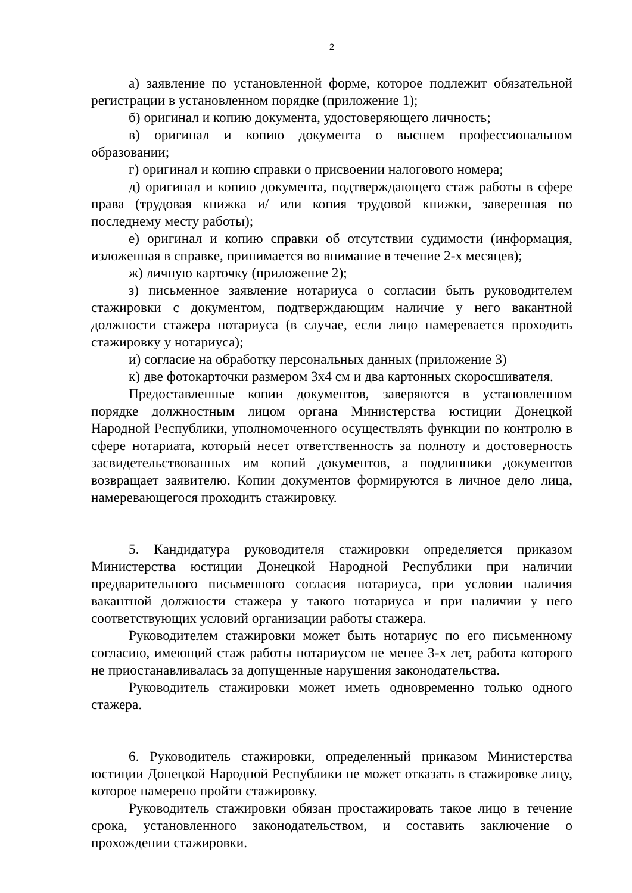2
а) заявление по установленной форме, которое подлежит обязательной регистрации в установленном порядке (приложение 1);
б) оригинал и копию документа, удостоверяющего личность;
в) оригинал и копию документа о высшем профессиональном образовании;
г) оригинал и копию справки о присвоении налогового номера;
д) оригинал и копию документа, подтверждающего стаж работы в сфере права (трудовая книжка и/ или копия трудовой книжки, заверенная по последнему месту работы);
е) оригинал и копию справки об отсутствии судимости (информация, изложенная в справке, принимается во внимание в течение 2-х месяцев);
ж) личную карточку (приложение 2);
з) письменное заявление нотариуса о согласии быть руководителем стажировки с документом, подтверждающим наличие у него вакантной должности стажера нотариуса (в случае, если лицо намеревается проходить стажировку у нотариуса);
и) согласие на обработку персональных данных (приложение 3)
к) две фотокарточки размером 3х4 см и два картонных скоросшивателя.
Предоставленные копии документов, заверяются в установленном порядке должностным лицом органа Министерства юстиции Донецкой Народной Республики, уполномоченного осуществлять функции по контролю в сфере нотариата, который несет ответственность за полноту и достоверность засвидетельствованных им копий документов, а подлинники документов возвращает заявителю. Копии документов формируются в личное дело лица, намеревающегося проходить стажировку.
5. Кандидатура руководителя стажировки определяется приказом Министерства юстиции Донецкой Народной Республики при наличии предварительного письменного согласия нотариуса, при условии наличия вакантной должности стажера у такого нотариуса и при наличии у него соответствующих условий организации работы стажера.
Руководителем стажировки может быть нотариус по его письменному согласию, имеющий стаж работы нотариусом не менее 3-х лет, работа которого не приостанавливалась за допущенные нарушения законодательства.
Руководитель стажировки может иметь одновременно только одного стажера.
6. Руководитель стажировки, определенный приказом Министерства юстиции Донецкой Народной Республики не может отказать в стажировке лицу, которое намерено пройти стажировку.
Руководитель стажировки обязан простажировать такое лицо в течение срока, установленного законодательством, и составить заключение о прохождении стажировки.